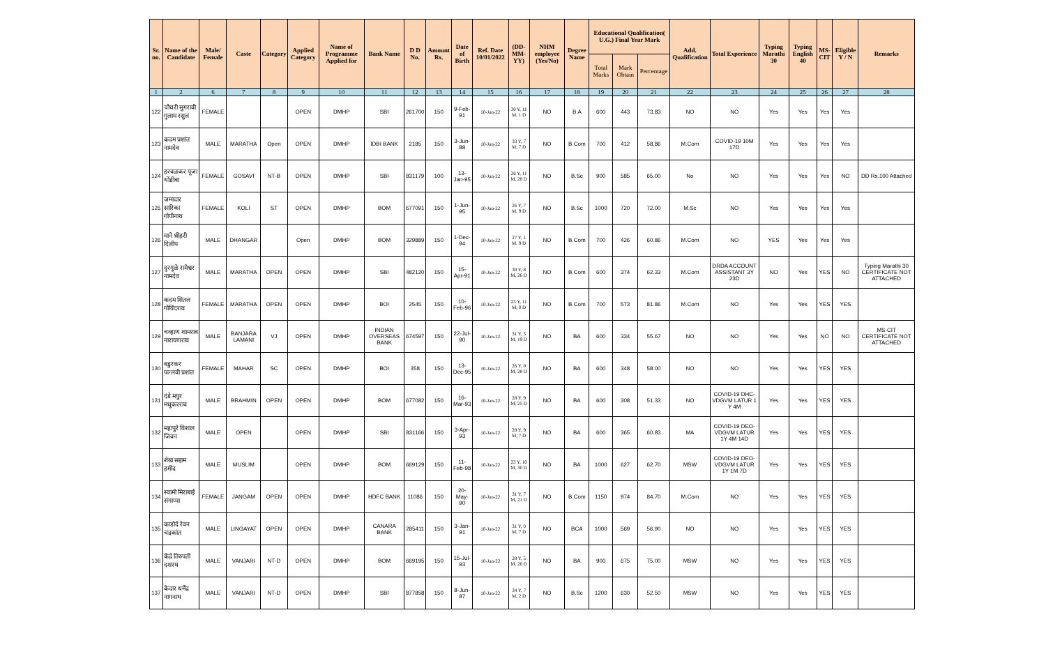| Sr. no. | Name of the Candidate | Male/ Female | Caste | Category | Applied Category | Name of Programme Applied for | Bank Name | D D No. | Amount Rs. | Date of Birth | Ref. Date 10/01/2022 | (DD-MM-YY) | NHM employee (Yes/No) | Degree Name | Educational Qualification( U.G.) Final Year Mark | | | Add. Qualification | Total Experience | Typing Marathi 30 | Typing English 40 | MS-CIT | Eligible Y / N | Remarks |
| --- | --- | --- | --- | --- | --- | --- | --- | --- | --- | --- | --- | --- | --- | --- | --- | --- | --- | --- | --- | --- | --- | --- | --- | --- |
| | | | | | | | | | | | | | | | Total Marks | Mark Obtain | Percentage | | | | | | | |
| 1 | 2 | 6 | 7 | 8 | 9 | 10 | 11 | 12 | 13 | 14 | 15 | 16 | 17 | 18 | 19 | 20 | 21 | 22 | 23 | 24 | 25 | 26 | 27 | 28 |
| 122 | चौधरी सुगरावी गुलाम रसुल | FEMALE | | | OPEN | DMHP | SBI | 261700 | 150 | 9-Feb-91 | 10-Jan-22 | 30 Y, 11 M, 1 D | NO | B.A | 600 | 443 | 73.83 | NO | NO | Yes | Yes | Yes | Yes | |
| 123 | कदम प्रशांत नामदेव | MALE | MARATHA | Open | OPEN | DMHP | IDBI BANK | 2185 | 150 | 3-Jun-88 | 10-Jan-22 | 33 Y, 7 M, 7 D | NO | B.Com | 700 | 412 | 58.86 | M.Com | COVID-19 10M 17D | Yes | Yes | Yes | Yes | |
| 124 | हरवळकर पूजा धोंडीबा | FEMALE | GOSAVI | NT-B | OPEN | DMHP | SBI | 831179 | 100 | 13-Jan-95 | 10-Jan-22 | 26 Y, 11 M, 28 D | NO | B.Sc | 900 | 585 | 65.00 | No | NO | Yes | Yes | Yes | NO | DD Rs.100 Attached |
| 125 | जमादार सारिका गोपीनाथ | FEMALE | KOLI | ST | OPEN | DMHP | BOM | 677091 | 150 | 1-Jun-95 | 10-Jan-22 | 26 Y, 7 M, 9 D | NO | B.Sc | 1000 | 720 | 72.00 | M.Sc | NO | Yes | Yes | Yes | Yes | |
| 126 | माने श्रीहरी दिलीप | MALE | DHANGAR | | Open | DMHP | BOM | 329889 | 150 | 1-Dec-94 | 10-Jan-22 | 27 Y, 1 M, 9 D | NO | B.Com | 700 | 426 | 60.86 | M.Com | NO | YES | Yes | Yes | Yes | |
| 127 | दुरगुळे रामेश्वर नामदेव | MALE | MARATHA | OPEN | OPEN | DMHP | SBI | 482120 | 150 | 15-Apr-91 | 10-Jan-22 | 30 Y, 8 M, 26 D | NO | B.Com | 600 | 374 | 62.33 | M.Com | DRDA ACCOUNT ASSISTANT 3Y 23D | NO | Yes | YES | NO | Typing Marathi 30 CERTIFICATE NOT ATTACHED |
| 128 | कदम शितल गोविंदराव | FEMALE | MARATHA | OPEN | OPEN | DMHP | BOI | 2545 | 150 | 10-Feb-96 | 10-Jan-22 | 25 Y, 11 M, 0 D | NO | B.Com | 700 | 573 | 81.86 | M.Com | NO | Yes | Yes | YES | YES | |
| 129 | चव्हाण शामराव नारायणराव | MALE | BANJARA LAMANI | VJ | OPEN | DMHP | INDIAN OVERSEAS BANK | 674597 | 150 | 22-Jul-90 | 10-Jan-22 | 31 Y, 5 M, 19 D | NO | BA | 600 | 334 | 55.67 | NO | NO | Yes | Yes | NO | NO | MS-CIT CERTIFICATE NOT ATTACHED |
| 130 | बडुरकर पल्लवी प्रशांत | FEMALE | MAHAR | SC | OPEN | DMHP | BOI | 358 | 150 | 13-Dec-95 | 10-Jan-22 | 26 Y, 0 M, 28 D | NO | BA | 600 | 348 | 58.00 | NO | NO | Yes | Yes | YES | YES | |
| 131 | दंडे मयुर मधुकरराव | MALE | BRAHMIN | OPEN | OPEN | DMHP | BOM | 677082 | 150 | 16-Mar-93 | 10-Jan-22 | 28 Y, 9 M, 25 D | NO | BA | 600 | 308 | 51.33 | NO | COVID-19 DHC-VDGVM LATUR 1 Y 4M | Yes | Yes | YES | YES | |
| 132 | महापुरे विशाल जिवन | MALE | OPEN | | OPEN | DMHP | SBI | 831166 | 150 | 3-Apr-93 | 10-Jan-22 | 28 Y, 9 M, 7 D | NO | BA | 600 | 365 | 60.83 | MA | COVID-19 DEO-VDGVM LATUR 1Y 4M 14D | Yes | Yes | YES | YES | |
| 133 | शेख सद्दाम हमीद | MALE | MUSLIM | | OPEN | DMHP | BOM | 669129 | 150 | 11-Feb-98 | 10-Jan-22 | 23 Y, 10 M, 30 D | NO | BA | 1000 | 627 | 62.70 | MSW | COVID-19 DEO-VDGVM LATUR 1Y 1M 7D | Yes | Yes | YES | YES | |
| 134 | स्वामी मिराबाई संगाप्पा | FEMALE | JANGAM | OPEN | OPEN | DMHP | HDFC BANK | 11086 | 150 | 20-May-90 | 10-Jan-22 | 31 Y, 7 M, 21 D | NO | B.Com | 1150 | 974 | 84.70 | M.Com | NO | Yes | Yes | YES | YES | |
| 135 | काडोदे रेवन चंद्रकांत | MALE | LINGAYAT | OPEN | OPEN | DMHP | CANARA BANK | 285411 | 150 | 3-Jan-91 | 10-Jan-22 | 31 Y, 0 M, 7 D | NO | BCA | 1000 | 569 | 56.90 | NO | NO | Yes | Yes | YES | YES | |
| 136 | केंद्रे तिरुपती दशरथ | MALE | VANJARI | NT-D | OPEN | DMHP | BOM | 669195 | 150 | 15-Jul-93 | 10-Jan-22 | 28 Y, 5 M, 26 D | NO | BA | 900 | 675 | 75.00 | MSW | NO | Yes | Yes | YES | YES | |
| 137 | केदार धर्मेंद्र नागनाथ | MALE | VANJARI | NT-D | OPEN | DMHP | SBI | 877858 | 150 | 8-Jun-87 | 10-Jan-22 | 34 Y, 7 M, 2 D | NO | B.Sc | 1200 | 630 | 52.50 | MSW | NO | Yes | Yes | YES | YES | |